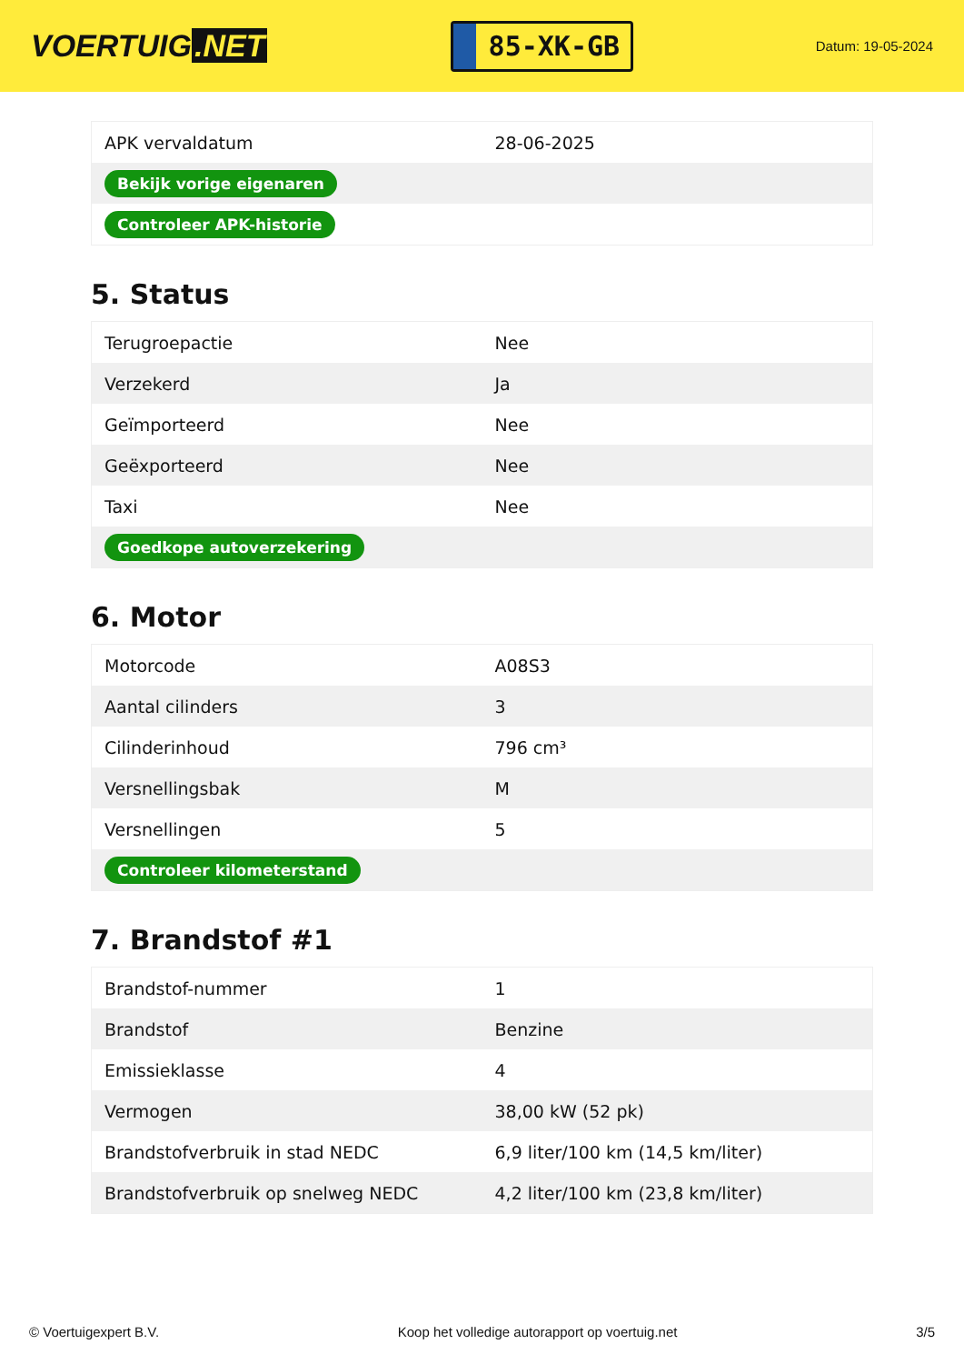VOERTUIG.NET
85-XK-GB
Datum: 19-05-2024
| APK vervaldatum | 28-06-2025 |
| Bekijk vorige eigenaren | |
| Controleer APK-historie | |
5. Status
| Terugroepactie | Nee |
| Verzekerd | Ja |
| Geïmporteerd | Nee |
| Geëxporteerd | Nee |
| Taxi | Nee |
| Goedkope autoverzekering | |
6. Motor
| Motorcode | A08S3 |
| Aantal cilinders | 3 |
| Cilinderinhoud | 796 cm³ |
| Versnellingsbak | M |
| Versnellingen | 5 |
| Controleer kilometerstand | |
7. Brandstof #1
| Brandstof-nummer | 1 |
| Brandstof | Benzine |
| Emissieklasse | 4 |
| Vermogen | 38,00 kW (52 pk) |
| Brandstofverbruik in stad NEDC | 6,9 liter/100 km (14,5 km/liter) |
| Brandstofverbruik op snelweg NEDC | 4,2 liter/100 km (23,8 km/liter) |
© Voertuigexpert B.V. Koop het volledige autorapport op voertuig.net 3/5